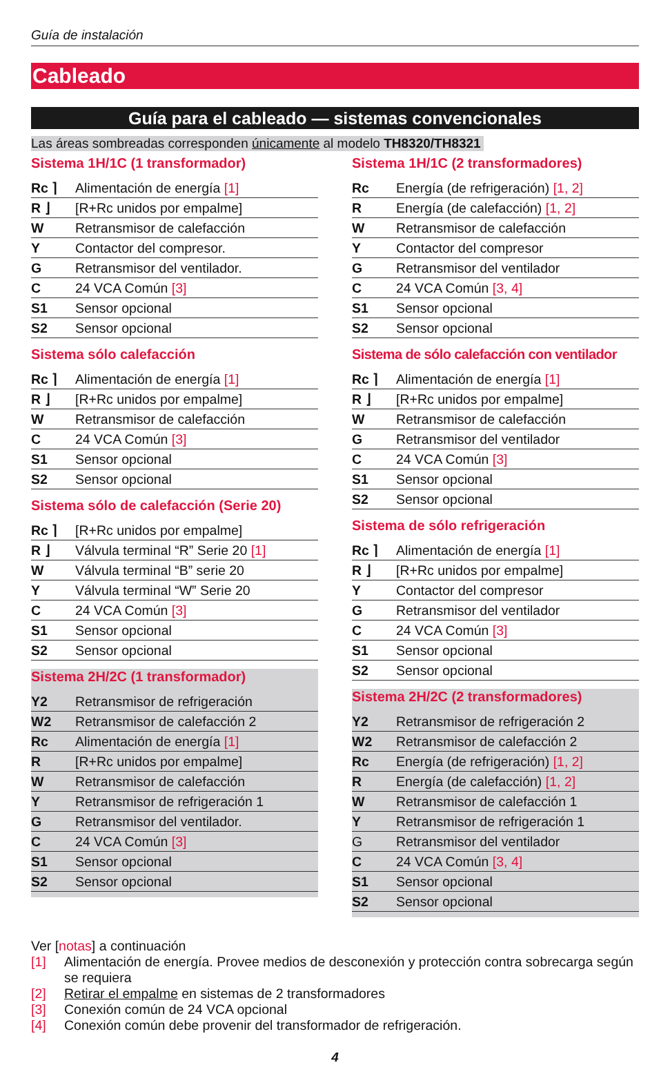Guía de instalación
Cableado
Guía para el cableado — sistemas convencionales
Las áreas sombreadas corresponden únicamente al modelo TH8320/TH8321
Sistema 1H/1C (1 transformador)
| Rc ⌉ | Alimentación de energía [1] |
| R ⌋ | [R+Rc unidos por empalme] |
| W | Retransmisor de calefacción |
| Y | Contactor del compresor. |
| G | Retransmisor del ventilador. |
| C | 24 VCA Común [3] |
| S1 | Sensor opcional |
| S2 | Sensor opcional |
Sistema sólo calefacción
| Rc ⌉ | Alimentación de energía [1] |
| R ⌋ | [R+Rc unidos por empalme] |
| W | Retransmisor de calefacción |
| C | 24 VCA Común [3] |
| S1 | Sensor opcional |
| S2 | Sensor opcional |
Sistema sólo de calefacción (Serie 20)
| Rc ⌉ | [R+Rc unidos por empalme] |
| R ⌋ | Válvula terminal “R” Serie 20 [1] |
| W | Válvula terminal “B” serie 20 |
| Y | Válvula terminal “W” Serie 20 |
| C | 24 VCA Común [3] |
| S1 | Sensor opcional |
| S2 | Sensor opcional |
Sistema 2H/2C (1 transformador)
| Y2 | Retransmisor de refrigeración |
| W2 | Retransmisor de calefacción 2 |
| Rc | Alimentación de energía [1] |
| R | [R+Rc unidos por empalme] |
| W | Retransmisor de calefacción |
| Y | Retransmisor de refrigeración 1 |
| G | Retransmisor del ventilador. |
| C | 24 VCA Común [3] |
| S1 | Sensor opcional |
| S2 | Sensor opcional |
Sistema 1H/1C (2 transformadores)
| Rc | Energía (de refrigeración) [1, 2] |
| R | Energía (de calefacción) [1, 2] |
| W | Retransmisor de calefacción |
| Y | Contactor del compresor |
| G | Retransmisor del ventilador |
| C | 24 VCA Común [3, 4] |
| S1 | Sensor opcional |
| S2 | Sensor opcional |
Sistema de sólo calefacción con ventilador
| Rc ⌉ | Alimentación de energía [1] |
| R ⌋ | [R+Rc unidos por empalme] |
| W | Retransmisor de calefacción |
| G | Retransmisor del ventilador |
| C | 24 VCA Común [3] |
| S1 | Sensor opcional |
| S2 | Sensor opcional |
Sistema de sólo refrigeración
| Rc ⌉ | Alimentación de energía [1] |
| R ⌋ | [R+Rc unidos por empalme] |
| Y | Contactor del compresor |
| G | Retransmisor del ventilador |
| C | 24 VCA Común [3] |
| S1 | Sensor opcional |
| S2 | Sensor opcional |
Sistema 2H/2C (2 transformadores)
| Y2 | Retransmisor de refrigeración 2 |
| W2 | Retransmisor de calefacción 2 |
| Rc | Energía (de refrigeración) [1, 2] |
| R | Energía (de calefacción) [1, 2] |
| W | Retransmisor de calefacción 1 |
| Y | Retransmisor de refrigeración 1 |
| G | Retransmisor del ventilador |
| C | 24 VCA Común [3, 4] |
| S1 | Sensor opcional |
| S2 | Sensor opcional |
Ver [notas] a continuación
[1] Alimentación de energía. Provee medios de desconexión y protección contra sobrecarga según se requiera
[2] Retirar el empalme en sistemas de 2 transformadores
[3] Conexión común de 24 VCA opcional
[4] Conexión común debe provenir del transformador de refrigeración.
4